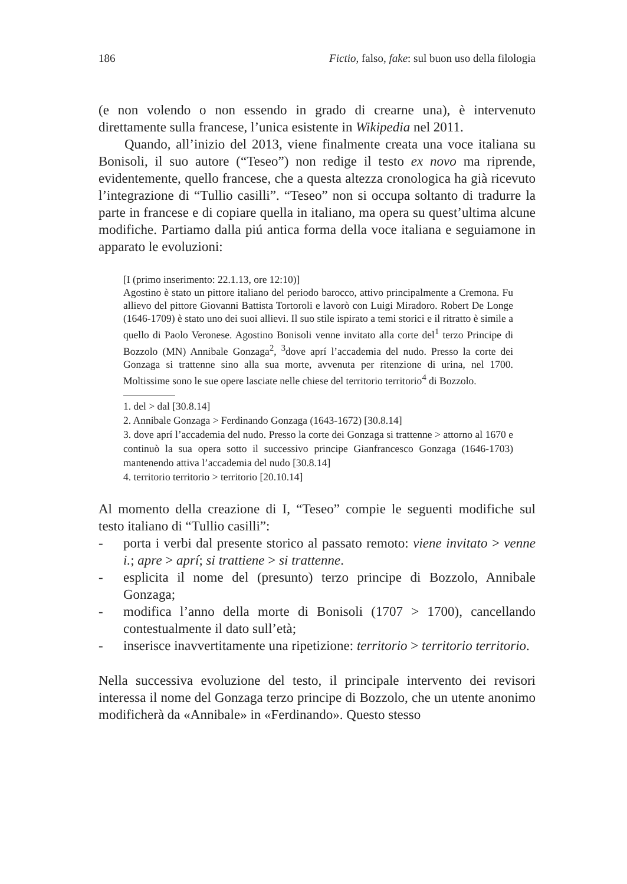186 Fictio, falso, fake: sul buon uso della filologia
(e non volendo o non essendo in grado di crearne una), è intervenuto direttamente sulla francese, l’unica esistente in Wikipedia nel 2011.
Quando, all’inizio del 2013, viene finalmente creata una voce italiana su Bonisoli, il suo autore (“Teseo”) non redige il testo ex novo ma riprende, evidentemente, quello francese, che a questa altezza cronologica ha già ricevuto l’integrazione di “Tullio casilli”. “Teseo” non si occupa soltanto di tradurre la parte in francese e di copiare quella in italiano, ma opera su quest’ultima alcune modifiche. Partiamo dalla piú antica forma della voce italiana e seguiamone in apparato le evoluzioni:
[I (primo inserimento: 22.1.13, ore 12:10)]
Agostino è stato un pittore italiano del periodo barocco, attivo principalmente a Cremona. Fu allievo del pittore Giovanni Battista Tortoroli e lavorò con Luigi Miradoro. Robert De Longe (1646-1709) è stato uno dei suoi allievi. Il suo stile ispirato a temi storici e il ritratto è simile a quello di Paolo Veronese. Agostino Bonisoli venne invitato alla corte del<sup>1</sup> terzo Principe di Bozzolo (MN) Annibale Gonzaga<sup>2</sup>, <sup>3</sup>dove aprí l’accademia del nudo. Presso la corte dei Gonzaga si trattenne sino alla sua morte, avvenuta per ritenzione di urina, nel 1700. Moltissime sono le sue opere lasciate nelle chiese del territorio territorio<sup>4</sup> di Bozzolo.
1. del > dal [30.8.14]
2. Annibale Gonzaga > Ferdinando Gonzaga (1643-1672) [30.8.14]
3. dove aprí l’accademia del nudo. Presso la corte dei Gonzaga si trattenne > attorno al 1670 e continuò la sua opera sotto il successivo principe Gianfrancesco Gonzaga (1646-1703) mantenendo attiva l’accademia del nudo [30.8.14]
4. territorio territorio > territorio [20.10.14]
Al momento della creazione di I, “Teseo” compie le seguenti modifiche sul testo italiano di “Tullio casilli”:
- porta i verbi dal presente storico al passato remoto: viene invitato > venne i.; apre > aprí; si trattiene > si trattenne.
- esplicita il nome del (presunto) terzo principe di Bozzolo, Annibale Gonzaga;
- modifica l’anno della morte di Bonisoli (1707 > 1700), cancellando contestualmente il dato sull’età;
- inserisce inavvertitamente una ripetizione: territorio > territorio territorio.
Nella successiva evoluzione del testo, il principale intervento dei revisori interessa il nome del Gonzaga terzo principe di Bozzolo, che un utente anonimo modificherà da «Annibale» in «Ferdinando». Questo stesso